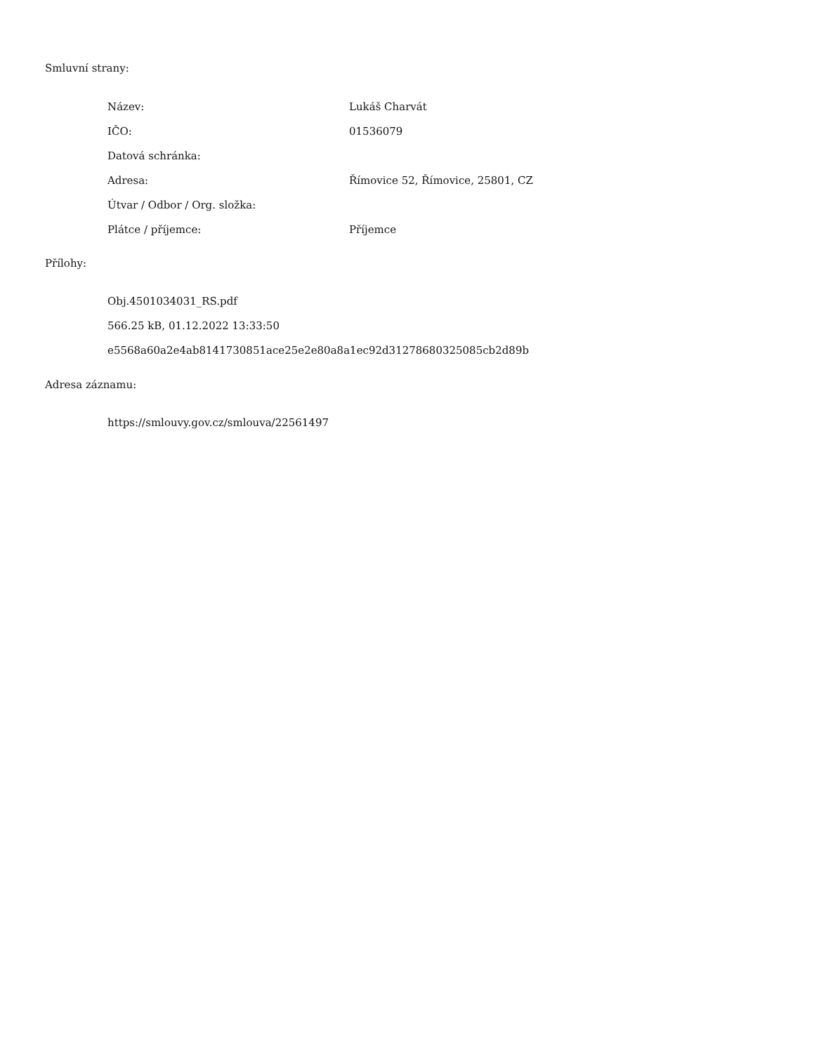Smluvní strany:
| Název: | Lukáš Charvát |
| IČO: | 01536079 |
| Datová schránka: | |
| Adresa: | Římovice 52, Římovice, 25801, CZ |
| Útvar / Odbor / Org. složka: | |
| Plátce / příjemce: | Příjemce |
Přílohy:
Obj.4501034031_RS.pdf
566.25 kB, 01.12.2022 13:33:50
e5568a60a2e4ab8141730851ace25e2e80a8a1ec92d31278680325085cb2d89b
Adresa záznamu:
https://smlouvy.gov.cz/smlouva/22561497